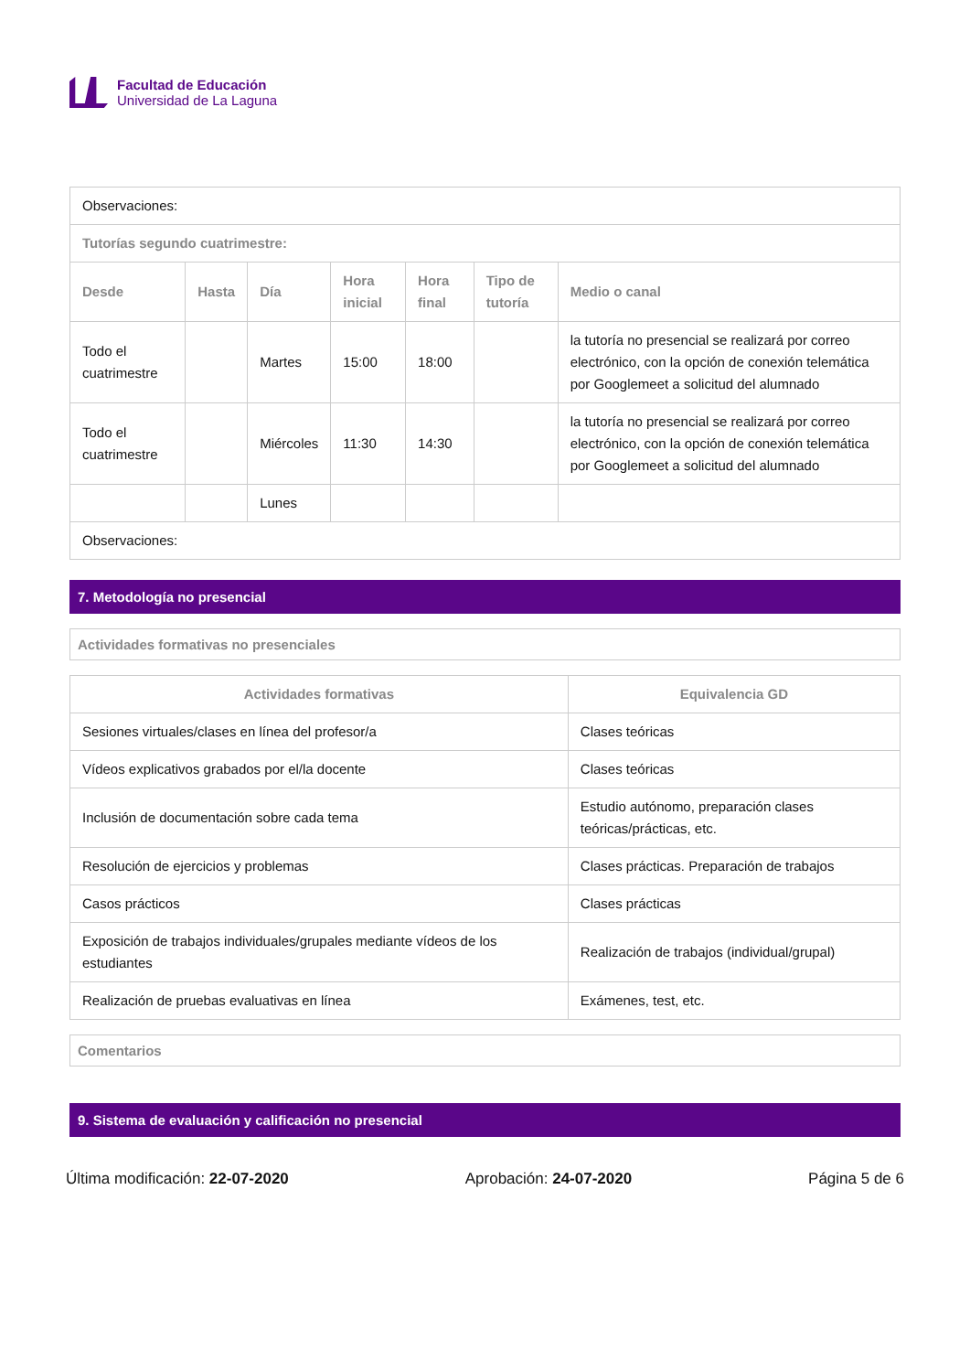Facultad de Educación
Universidad de La Laguna
| Observaciones: | | | | | | |
| Tutorías segundo cuatrimestre: | | | | | | |
| Desde | Hasta | Día | Hora inicial | Hora final | Tipo de tutoría | Medio o canal |
| Todo el cuatrimestre | | Martes | 15:00 | 18:00 | | la tutoría no presencial se realizará por correo electrónico, con la opción de conexión telemática por Googlemeet a solicitud del alumnado |
| Todo el cuatrimestre | | Miércoles | 11:30 | 14:30 | | la tutoría no presencial se realizará por correo electrónico, con la opción de conexión telemática por Googlemeet a solicitud del alumnado |
| | | Lunes | | | | |
| Observaciones: | | | | | | |
7. Metodología no presencial
Actividades formativas no presenciales
| Actividades formativas | Equivalencia GD |
| --- | --- |
| Sesiones virtuales/clases en línea del profesor/a | Clases teóricas |
| Vídeos explicativos grabados por el/la docente | Clases teóricas |
| Inclusión de documentación sobre cada tema | Estudio autónomo, preparación clases teóricas/prácticas, etc. |
| Resolución de ejercicios y problemas | Clases prácticas. Preparación de trabajos |
| Casos prácticos | Clases prácticas |
| Exposición de trabajos individuales/grupales mediante vídeos de los estudiantes | Realización de trabajos (individual/grupal) |
| Realización de pruebas evaluativas en línea | Exámenes, test, etc. |
Comentarios
9. Sistema de evaluación y calificación no presencial
Última modificación: 22-07-2020 Aprobación: 24-07-2020 Página 5 de 6